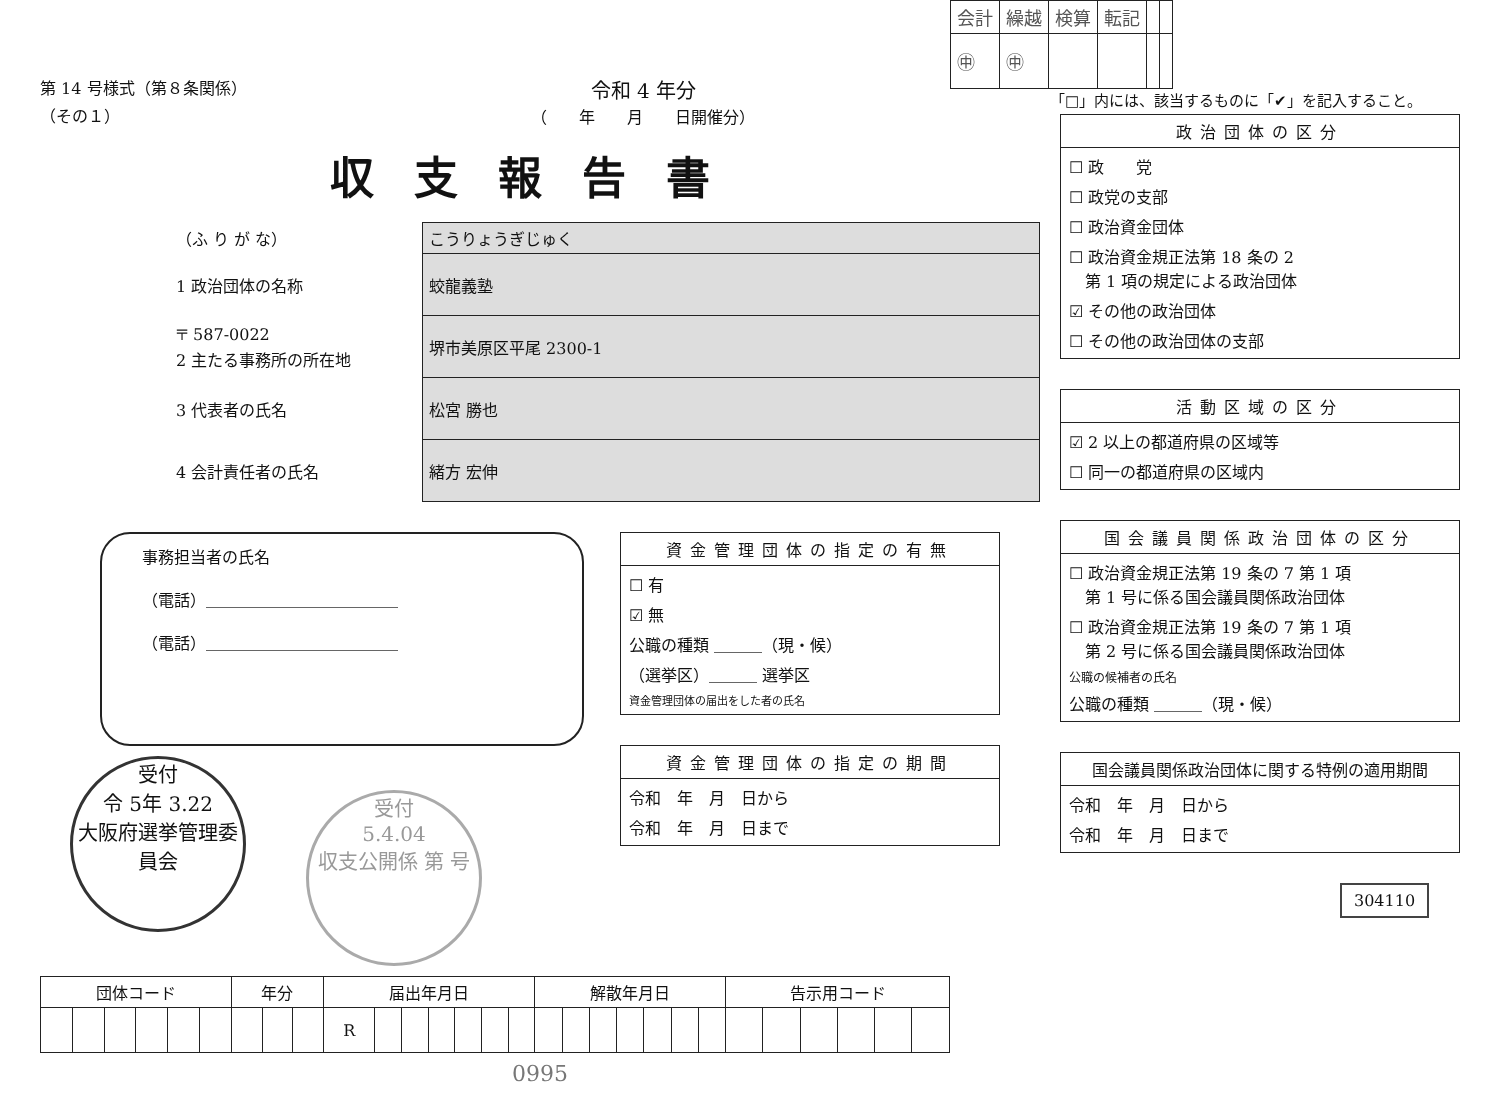第 14 号様式（第８条関係）
（その１）
令和 4 年分
（　　年　　月　　日開催分）
収支報告書
| （ふ り が な） | こうりょうぎじゅく |
| 1 政治団体の名称 | 蛟龍義塾 |
| 〒 587-0022 2 主たる事務所の所在地 | 堺市美原区平尾 2300-1 |
| 3 代表者の氏名 | 松宮 勝也 |
| 4 会計責任者の氏名 | 緒方 宏伸 |
事務担当者の氏名
（電話）＿＿＿＿＿＿＿＿＿＿＿＿
（電話）＿＿＿＿＿＿＿＿＿＿＿＿
受付
令 5年 3.22
大阪府選挙管理委員会 受付
5.4.04
収支公開係 第 号
資金管理団体の指定の有無
☐ 有
☑ 無
公職の種類 ＿＿＿（現・候）
（選挙区）＿＿＿ 選挙区
資金管理団体の届出をした者の氏名
資金管理団体の指定の期間
令和　年　月　日から
令和　年　月　日まで
| 団体コード | | | | | | 年分 | | | 届出年月日 | | | | | | | 解散年月日 | | | | | | | 告示用コード | | | | | |
| --- | --- | --- | --- | --- | --- | --- | --- | --- | --- | --- | --- | --- | --- | --- | --- | --- | --- | --- | --- | --- | --- | --- | --- | --- | --- | --- | --- | --- |
| | | | | | | | | | R | | | | | | | | | | | | | | | | | | | |
0995
| 会計 | 繰越 | 検算 | 転記 | | |
| ㊥ | ㊥ | | | | |
「□」内には、該当するものに「✔」を記入すること。
政治団体の区分
☐ 政　　党
☐ 政党の支部
☐ 政治資金団体
☐ 政治資金規正法第 18 条の 2
　第 1 項の規定による政治団体
☑ その他の政治団体
☐ その他の政治団体の支部
活動区域の区分
☑ 2 以上の都道府県の区域等
☐ 同一の都道府県の区域内
国会議員関係政治団体の区分
☐ 政治資金規正法第 19 条の 7 第 1 項
　第 1 号に係る国会議員関係政治団体
☐ 政治資金規正法第 19 条の 7 第 1 項
　第 2 号に係る国会議員関係政治団体
公職の候補者の氏名
公職の種類 ＿＿＿（現・候）
国会議員関係政治団体に関する特例の適用期間
令和　年　月　日から
令和　年　月　日まで
304110